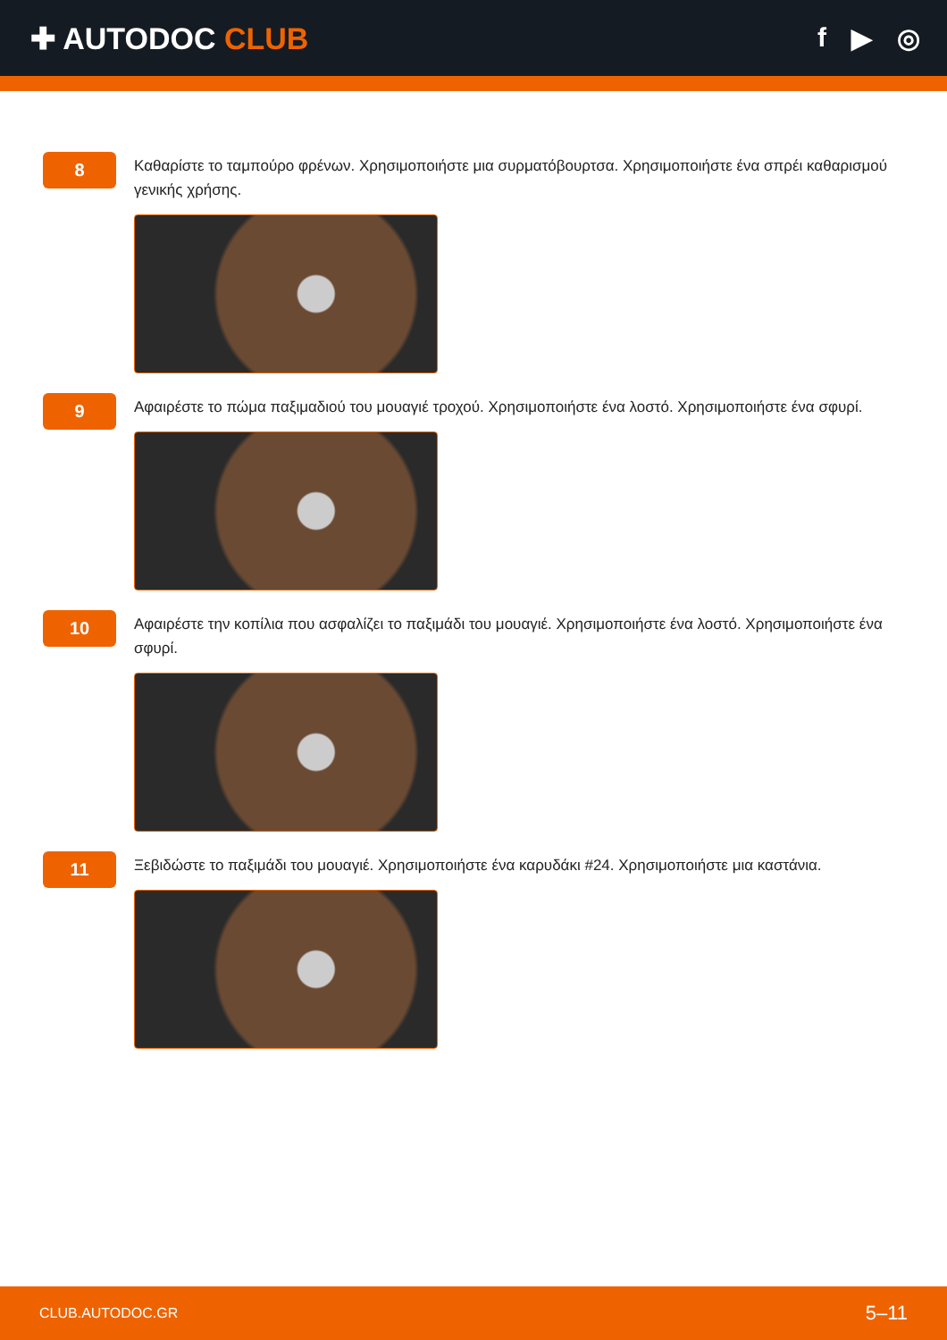✚ AUTODOC CLUB f ▶ ◎
8
Καθαρίστε το ταμπούρο φρένων. Χρησιμοποιήστε μια συρματόβουρτσα. Χρησιμοποιήστε ένα σπρέι καθαρισμού γενικής χρήσης.
9
Αφαιρέστε το πώμα παξιμαδιού του μουαγιέ τροχού. Χρησιμοποιήστε ένα λοστό. Χρησιμοποιήστε ένα σφυρί.
10
Αφαιρέστε την κοπίλια που ασφαλίζει το παξιμάδι του μουαγιέ. Χρησιμοποιήστε ένα λοστό. Χρησιμοποιήστε ένα σφυρί.
11
Ξεβιδώστε το παξιμάδι του μουαγιέ. Χρησιμοποιήστε ένα καρυδάκι #24. Χρησιμοποιήστε μια καστάνια.
CLUB.AUTODOC.GR 5–11